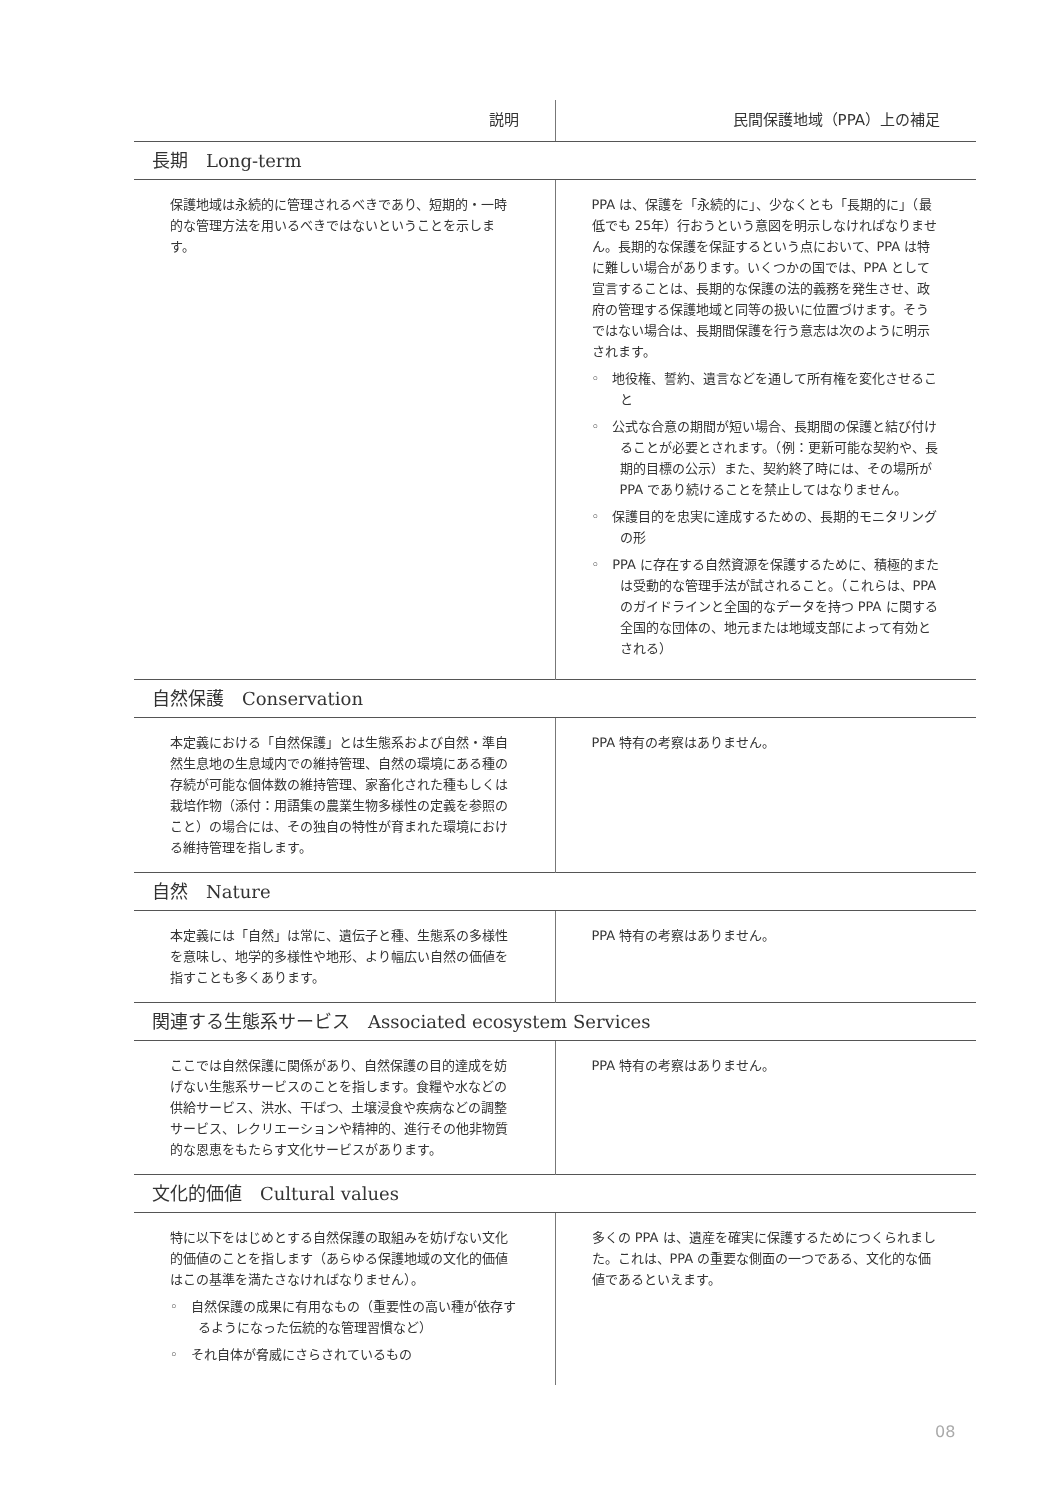| 説明 | 民間保護地域（PPA）上の補足 |
| --- | --- |
| 長期 Long-term | |
| 保護地域は永続的に管理されるべきであり、短期的・一時的な管理方法を用いるべきではないということを示します。 | PPA は、保護を「永続的に」、少なくとも「長期的に」（最低でも 25年）行おうという意図を明示しなければなりません。長期的な保護を保証するという点において、PPA は特に難しい場合があります。いくつかの国では、PPA として宣言することは、長期的な保護の法的義務を発生させ、政府の管理する保護地域と同等の扱いに位置づけます。そうではない場合は、長期間保護を行う意志は次のように明示されます。 ◦ 地役権、誓約、遺言などを通して所有権を変化させること ◦ 公式な合意の期間が短い場合、長期間の保護と結び付けることが必要とされます。（例：更新可能な契約や、長期的目標の公示）また、契約終了時には、その場所が PPA であり続けることを禁止してはなりません。 ◦ 保護目的を忠実に達成するための、長期的モニタリングの形 ◦ PPA に存在する自然資源を保護するために、積極的または受動的な管理手法が試されること。（これらは、PPA のガイドラインと全国的なデータを持つ PPA に関する全国的な団体の、地元または地域支部によって有効とされる） |
| 自然保護 Conservation | |
| 本定義における「自然保護」とは生態系および自然・準自然生息地の生息域内での維持管理、自然の環境にある種の存続が可能な個体数の維持管理、家畜化された種もしくは栽培作物（添付：用語集の農業生物多様性の定義を参照のこと）の場合には、その独自の特性が育まれた環境における維持管理を指します。 | PPA 特有の考察はありません。 |
| 自然 Nature | |
| 本定義には「自然」は常に、遺伝子と種、生態系の多様性を意味し、地学的多様性や地形、より幅広い自然の価値を指すことも多くあります。 | PPA 特有の考察はありません。 |
| 関連する生態系サービス Associated ecosystem Services | |
| ここでは自然保護に関係があり、自然保護の目的達成を妨げない生態系サービスのことを指します。食糧や水などの供給サービス、洪水、干ばつ、土壌浸食や疾病などの調整サービス、レクリエーションや精神的、進行その他非物質的な恩恵をもたらす文化サービスがあります。 | PPA 特有の考察はありません。 |
| 文化的価値 Cultural values | |
| 特に以下をはじめとする自然保護の取組みを妨げない文化的価値のことを指します（あらゆる保護地域の文化的価値はこの基準を満たさなければなりません）。 ◦ 自然保護の成果に有用なもの（重要性の高い種が依存するようになった伝統的な管理習慣など） ◦ それ自体が脅威にさらされているもの | 多くの PPA は、遺産を確実に保護するためにつくられました。これは、PPA の重要な側面の一つである、文化的な価値であるといえます。 |
08